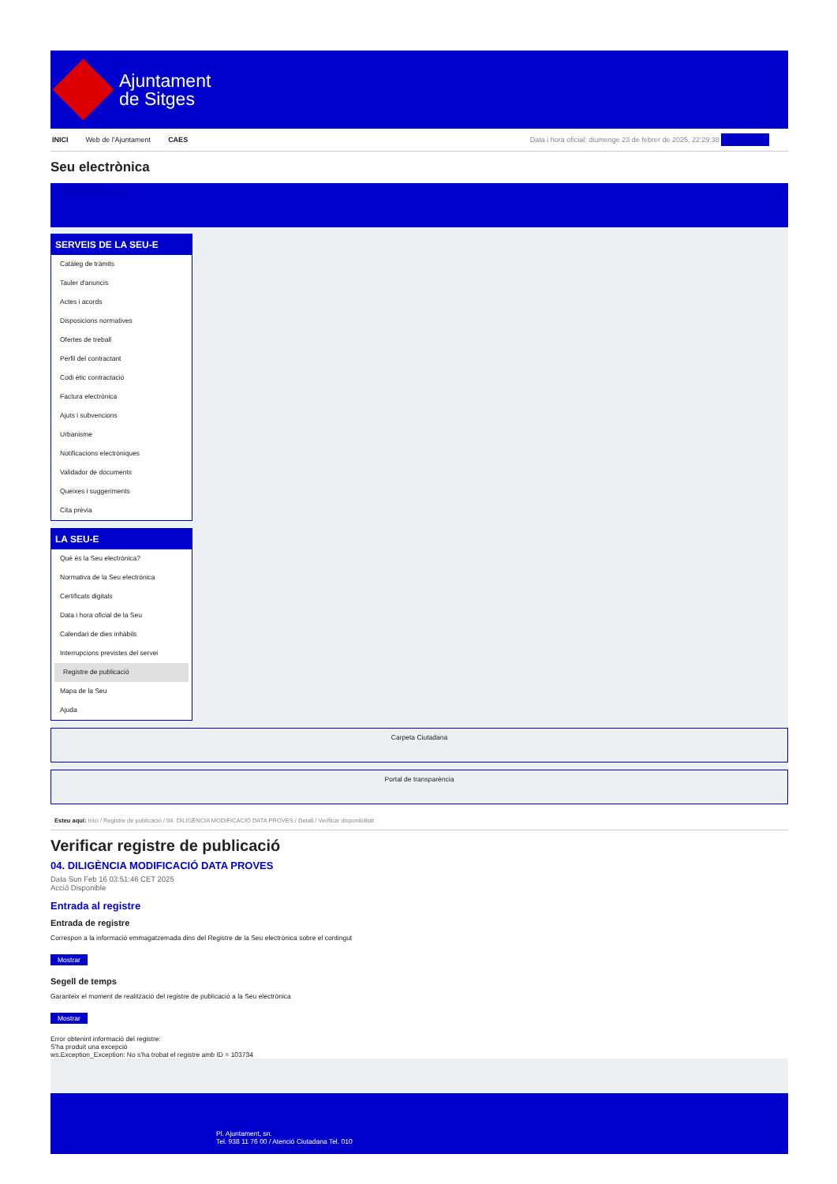Ajuntament
de Sitges
INICI Web de l'Ajuntament CAES Data i hora oficial: diumenge 23 de febrer de 2025, 22:29:38 Sincronitza
Seu electrònica
Obtenir còpia autèntica
SERVEIS DE LA SEU-E
Catàleg de tràmits
Tauler d'anuncis
Actes i acords
Disposicions normatives
Ofertes de treball
Perfil del contractant
Codi ètic contractació
Factura electrònica
Ajuts i subvencions
Urbanisme
Notificacions electròniques
Validador de documents
Queixes i suggeriments
Cita prèvia
LA SEU-E
Què és la Seu electrònica?
Normativa de la Seu electrònica
Certificats digitals
Data i hora oficial de la Seu
Calendari de dies inhàbils
Interrupcions previstes del servei
Registre de publicació
Mapa de la Seu
Ajuda
Carpeta Ciutadana
Portal de transparència
Esteu aquí: Inici / Registre de publicació / 04. DILIGÈNCIA MODIFICACIÓ DATA PROVES / Detall / Verificar disponibilitat
Verificar registre de publicació
04. DILIGÈNCIA MODIFICACIÓ DATA PROVES
Data Sun Feb 16 03:51:46 CET 2025
Acció Disponible
Entrada al registre
Entrada de registre
Correspon a la informació emmagatzemada dins del Registre de la Seu electrònica sobre el contingut
Mostrar
Segell de temps
Garanteix el moment de realització del registre de publicació a la Seu electrònica
Mostrar
Error obtenint informació del registre:
S'ha produit una excepció
ws.Exception_Exception: No s'ha trobat el registre amb ID = 103734
Pl. Ajuntament, sn.
Tel. 938 11 76 00 / Atenció Ciutadana Tel. 010